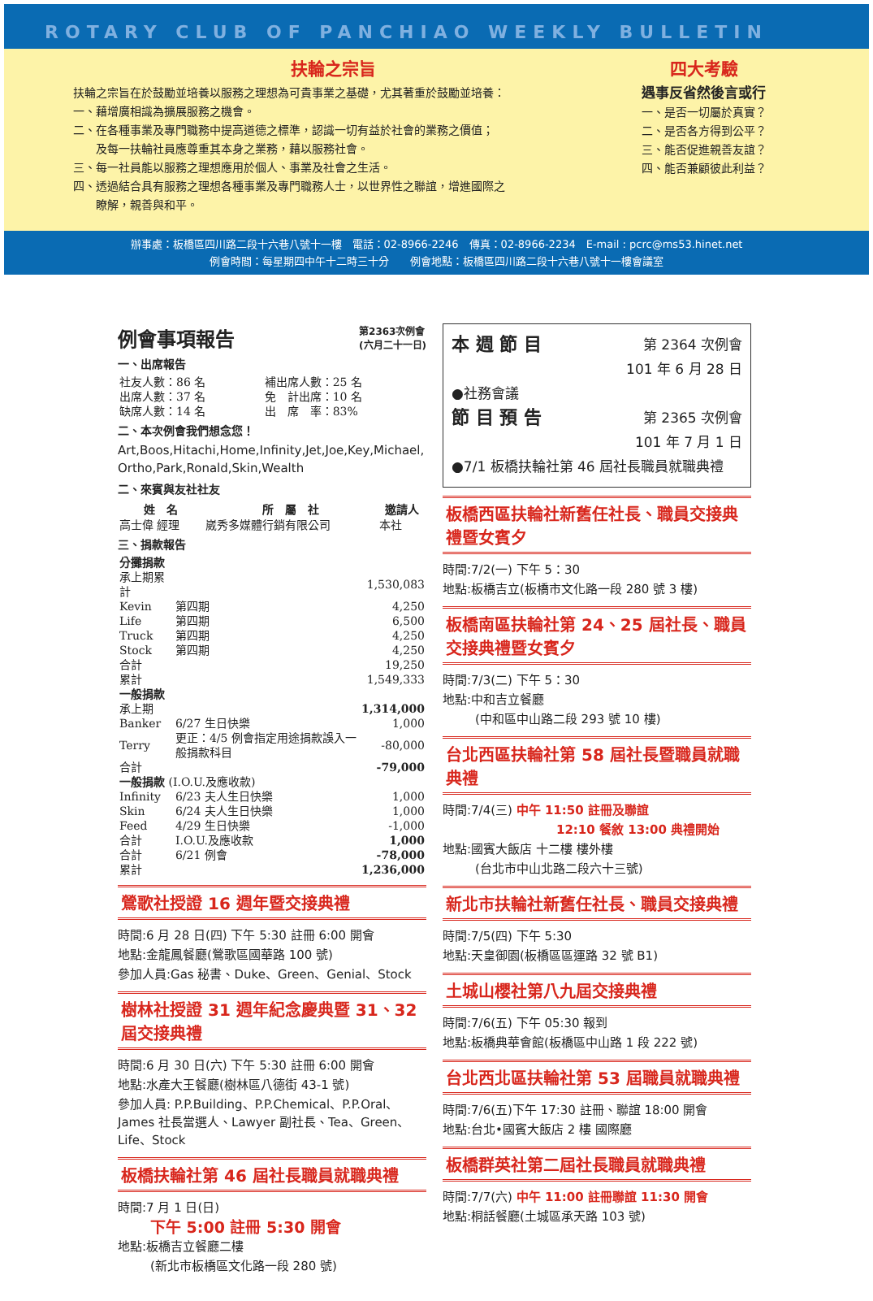ROTARY CLUB OF PANCHIAO WEEKLY BULLETIN
扶輪之宗旨
扶輪之宗旨在於鼓勵並培養以服務之理想為可貴事業之基礎，尤其著重於鼓勵並培養：
一、藉增廣相識為擴展服務之機會。
二、在各種事業及專門職務中提高道德之標準，認識一切有益於社會的業務之價值；
　　及每一扶輪社員應尊重其本身之業務，藉以服務社會。
三、每一社員能以服務之理想應用於個人、事業及社會之生活。
四、透過結合具有服務之理想各種事業及專門職務人士，以世界性之聯誼，增進國際之
　　瞭解，親善與和平。
四大考驗
遇事反省然後言或行
一、是否一切屬於真實？
二、是否各方得到公平？
三、能否促進親善友誼？
四、能否兼顧彼此利益？
辦事處：板橋區四川路二段十六巷八號十一樓　電話：02-8966-2246　傳真：02-8966-2234　E-mail : pcrc@ms53.hinet.net
例會時間：每星期四中午十二時三十分　　例會地點：板橋區四川路二段十六巷八號十一樓會議室
例會事項報告 第2363次例會
(六月二十一日)
一、出席報告
| 社友人數：86 名 | 補出席人數：25 名 |
| 出席人數：37 名 | 免 計出席：10 名 |
| 缺席人數：14 名 | 出 席 率：83% |
二、本次例會我們想念您！
Art,Boos,Hitachi,Home,Infinity,Jet,Joe,Key,Michael, Ortho,Park,Ronald,Skin,Wealth
二、來賓與友社社友
| 姓 名 | 所 屬 社 | 邀請人 |
| --- | --- | --- |
| 高士偉 經理 | 崴秀多媒體行銷有限公司 | 本社 |
三、捐款報告
| 分攤捐款 | | |
| 承上期累計 | | 1,530,083 |
| Kevin | 第四期 | 4,250 |
| Life | 第四期 | 6,500 |
| Truck | 第四期 | 4,250 |
| Stock | 第四期 | 4,250 |
| 合計 | | 19,250 |
| 累計 | | 1,549,333 |
| 一般捐款 | | |
| 承上期 | | 1,314,000 |
| Banker | 6/27 生日快樂 | 1,000 |
| Terry | 更正：4/5 例會指定用途捐款誤入一般捐款科目 | -80,000 |
| 合計 | | -79,000 |
| 一般捐款 (I.O.U.及應收款) | | |
| Infinity | 6/23 夫人生日快樂 | 1,000 |
| Skin | 6/24 夫人生日快樂 | 1,000 |
| Feed | 4/29 生日快樂 | -1,000 |
| 合計 | I.O.U.及應收款 | 1,000 |
| 合計 | 6/21 例會 | -78,000 |
| 累計 | | 1,236,000 |
鶯歌社授證 16 週年暨交接典禮
時間:6 月 28 日(四) 下午 5:30 註冊 6:00 開會
地點:金龍鳳餐廳(鶯歌區國華路 100 號)
參加人員:Gas 秘書、Duke、Green、Genial、Stock
樹林社授證 31 週年紀念慶典暨 31、32 屆交接典禮
時間:6 月 30 日(六) 下午 5:30 註冊 6:00 開會
地點:水產大王餐廳(樹林區八德街 43-1 號)
參加人員: P.P.Building、P.P.Chemical、P.P.Oral、James 社長當選人、Lawyer 副社長、Tea、Green、Life、Stock
板橋扶輪社第 46 屆社長職員就職典禮
時間:7 月 1 日(日)
下午 5:00 註冊 5:30 開會
地點:板橋吉立餐廳二樓
(新北市板橋區文化路一段 280 號)
本 週 節 目 第 2364 次例會
101 年 6 月 28 日
●社務會議
節 目 預 告 第 2365 次例會
101 年 7 月 1 日
●7/1 板橋扶輪社第 46 屆社長職員就職典禮
板橋西區扶輪社新舊任社長、職員交接典禮暨女賓夕
時間:7/2(一) 下午 5：30
地點:板橋吉立(板橋市文化路一段 280 號 3 樓)
板橋南區扶輪社第 24、25 屆社長、職員交接典禮暨女賓夕
時間:7/3(二) 下午 5：30
地點:中和吉立餐廳
(中和區中山路二段 293 號 10 樓)
台北西區扶輪社第 58 屆社長暨職員就職典禮
時間:7/4(三) 中午 11:50 註冊及聯誼
12:10 餐敘 13:00 典禮開始
地點:國賓大飯店 十二樓 樓外樓
(台北市中山北路二段六十三號)
新北市扶輪社新舊任社長、職員交接典禮
時間:7/5(四) 下午 5:30
地點:天皇御園(板橋區區運路 32 號 B1)
土城山櫻社第八九屆交接典禮
時間:7/6(五) 下午 05:30 報到
地點:板橋典華會館(板橋區中山路 1 段 222 號)
台北西北區扶輪社第 53 屆職員就職典禮
時間:7/6(五)下午 17:30 註冊、聯誼 18:00 開會
地點:台北•國賓大飯店 2 樓 國際廳
板橋群英社第二屆社長職員就職典禮
時間:7/7(六) 中午 11:00 註冊聯誼 11:30 開會
地點:桐話餐廳(土城區承天路 103 號)